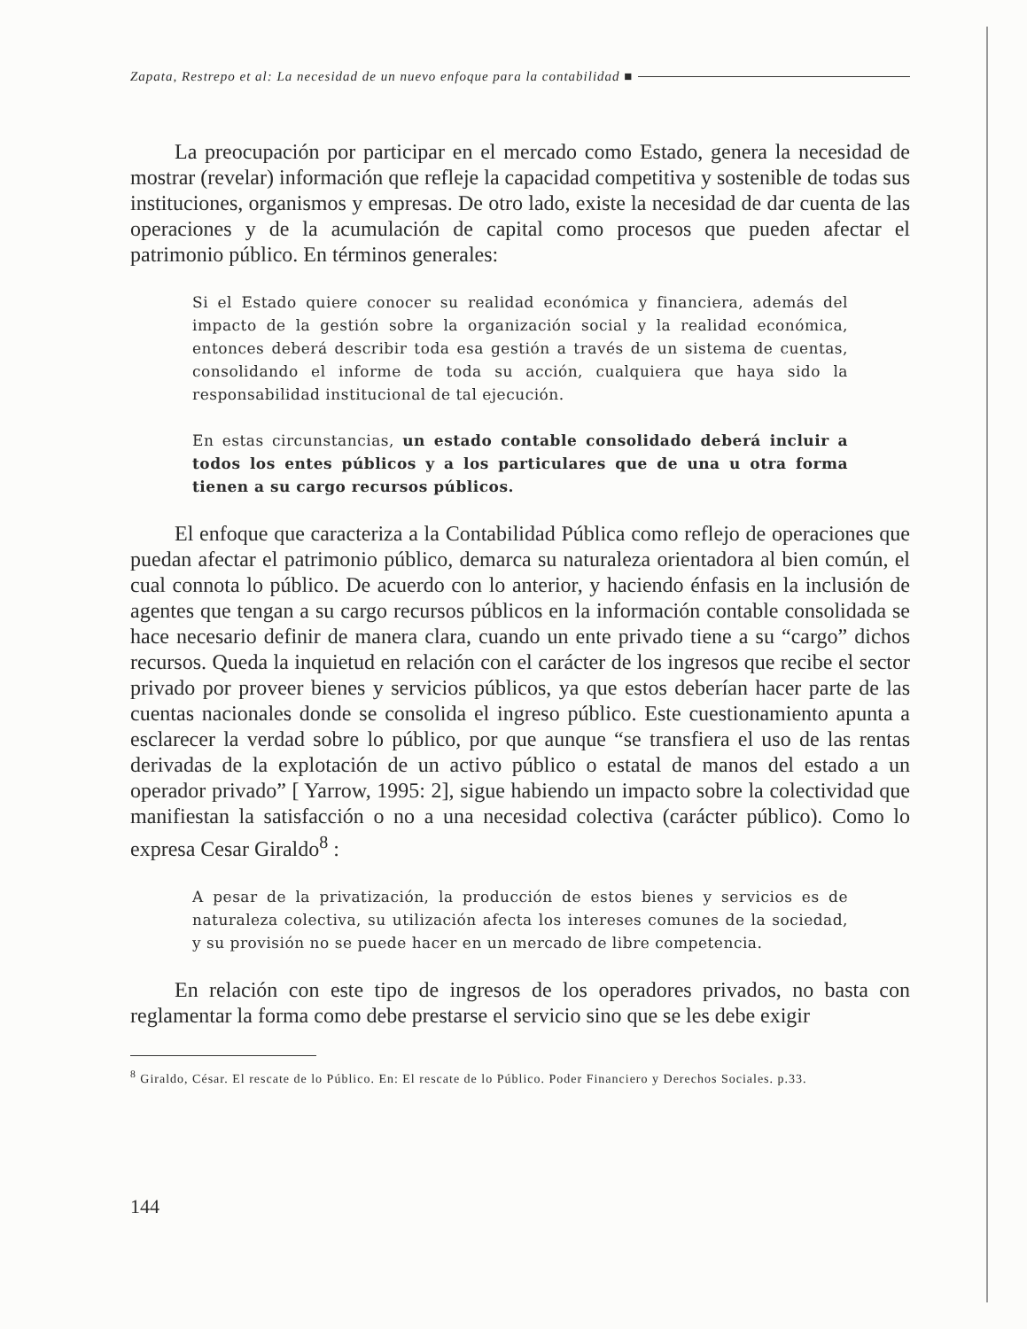Zapata, Restrepo et al: La necesidad de un nuevo enfoque para la contabilidad ■
La preocupación por participar en el mercado como Estado, genera la necesidad de mostrar (revelar) información que refleje la capacidad competitiva y sostenible de todas sus instituciones, organismos y empresas. De otro lado, existe la necesidad de dar cuenta de las operaciones y de la acumulación de capital como procesos que pueden afectar el patrimonio público. En términos generales:
Si el Estado quiere conocer su realidad económica y financiera, además del impacto de la gestión sobre la organización social y la realidad económica, entonces deberá describir toda esa gestión a través de un sistema de cuentas, consolidando el informe de toda su acción, cualquiera que haya sido la responsabilidad institucional de tal ejecución.
En estas circunstancias, un estado contable consolidado deberá incluir a todos los entes públicos y a los particulares que de una u otra forma tienen a su cargo recursos públicos.
El enfoque que caracteriza a la Contabilidad Pública como reflejo de operaciones que puedan afectar el patrimonio público, demarca su naturaleza orientadora al bien común, el cual connota lo público. De acuerdo con lo anterior, y haciendo énfasis en la inclusión de agentes que tengan a su cargo recursos públicos en la información contable consolidada se hace necesario definir de manera clara, cuando un ente privado tiene a su “cargo” dichos recursos. Queda la inquietud en relación con el carácter de los ingresos que recibe el sector privado por proveer bienes y servicios públicos, ya que estos deberían hacer parte de las cuentas nacionales donde se consolida el ingreso público. Este cuestionamiento apunta a esclarecer la verdad sobre lo público, por que aunque “se transfiera el uso de las rentas derivadas de la explotación de un activo público o estatal de manos del estado a un operador privado” [ Yarrow, 1995: 2], sigue habiendo un impacto sobre la colectividad que manifiestan la satisfacción o no a una necesidad colectiva (carácter público). Como lo expresa Cesar Giraldo<sup>8</sup> :
A pesar de la privatización, la producción de estos bienes y servicios es de naturaleza colectiva, su utilización afecta los intereses comunes de la sociedad, y su provisión no se puede hacer en un mercado de libre competencia.
En relación con este tipo de ingresos de los operadores privados, no basta con reglamentar la forma como debe prestarse el servicio sino que se les debe exigir
<sup>8</sup> Giraldo, César. El rescate de lo Público. En: El rescate de lo Público. Poder Financiero y Derechos Sociales. p.33.
144